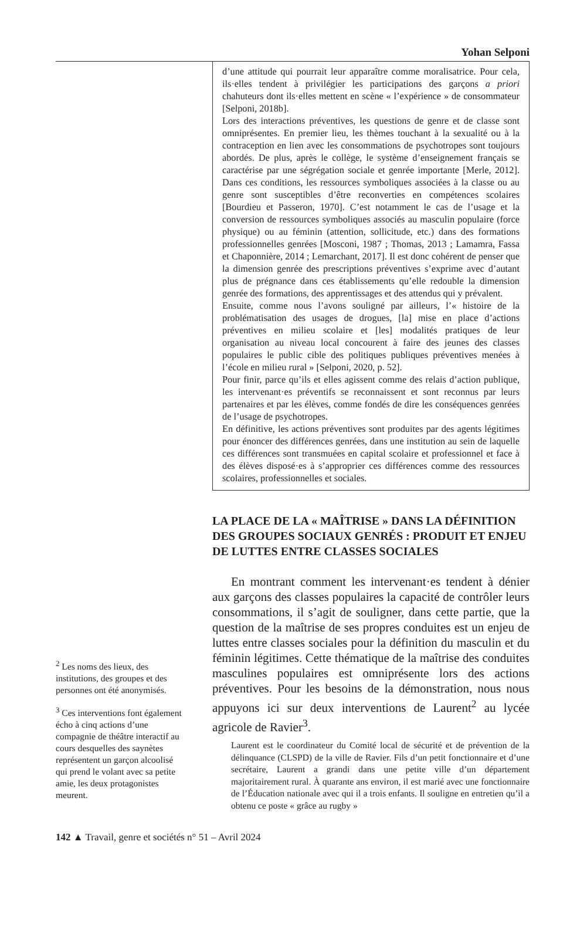Yohan Selponi
<sup>2</sup> Les noms des lieux, des institutions, des groupes et des personnes ont été anonymisés.
<sup>3</sup> Ces interventions font également écho à cinq actions d’une compagnie de théâtre interactif au cours desquelles des saynètes représentent un garçon alcoolisé qui prend le volant avec sa petite amie, les deux protagonistes meurent.
d’une attitude qui pourrait leur apparaître comme moralisatrice. Pour cela, ils·elles tendent à privilégier les participations des garçons a priori chahuteurs dont ils·elles mettent en scène « l’expérience » de consommateur [Selponi, 2018b].
Lors des interactions préventives, les questions de genre et de classe sont omniprésentes. En premier lieu, les thèmes touchant à la sexualité ou à la contraception en lien avec les consommations de psychotropes sont toujours abordés. De plus, après le collège, le système d’enseignement français se caractérise par une ségrégation sociale et genrée importante [Merle, 2012]. Dans ces conditions, les ressources symboliques associées à la classe ou au genre sont susceptibles d’être reconverties en compétences scolaires [Bourdieu et Passeron, 1970]. C’est notamment le cas de l’usage et la conversion de ressources symboliques associés au masculin populaire (force physique) ou au féminin (attention, sollicitude, etc.) dans des formations professionnelles genrées [Mosconi, 1987 ; Thomas, 2013 ; Lamamra, Fassa et Chaponnière, 2014 ; Lemarchant, 2017]. Il est donc cohérent de penser que la dimension genrée des prescriptions préventives s’exprime avec d’autant plus de prégnance dans ces établissements qu’elle redouble la dimension genrée des formations, des apprentissages et des attendus qui y prévalent.
Ensuite, comme nous l’avons souligné par ailleurs, l’« histoire de la problématisation des usages de drogues, [la] mise en place d’actions préventives en milieu scolaire et [les] modalités pratiques de leur organisation au niveau local concourent à faire des jeunes des classes populaires le public cible des politiques publiques préventives menées à l’école en milieu rural » [Selponi, 2020, p. 52].
Pour finir, parce qu’ils et elles agissent comme des relais d’action publique, les intervenant·es préventifs se reconnaissent et sont reconnus par leurs partenaires et par les élèves, comme fondés de dire les conséquences genrées de l’usage de psychotropes.
En définitive, les actions préventives sont produites par des agents légitimes pour énoncer des différences genrées, dans une institution au sein de laquelle ces différences sont transmuées en capital scolaire et professionnel et face à des élèves disposé·es à s’approprier ces différences comme des ressources scolaires, professionnelles et sociales.
LA PLACE DE LA « MAÎTRISE » DANS LA DÉFINITION DES GROUPES SOCIAUX GENRÉS : PRODUIT ET ENJEU DE LUTTES ENTRE CLASSES SOCIALES
En montrant comment les intervenant·es tendent à dénier aux garçons des classes populaires la capacité de contrôler leurs consommations, il s’agit de souligner, dans cette partie, que la question de la maîtrise de ses propres conduites est un enjeu de luttes entre classes sociales pour la définition du masculin et du féminin légitimes. Cette thématique de la maîtrise des conduites masculines populaires est omniprésente lors des actions préventives. Pour les besoins de la démonstration, nous nous appuyons ici sur deux interventions de Laurent<sup>2</sup> au lycée agricole de Ravier<sup>3</sup>.
Laurent est le coordinateur du Comité local de sécurité et de prévention de la délinquance (CLSPD) de la ville de Ravier. Fils d’un petit fonctionnaire et d’une secrétaire, Laurent a grandi dans une petite ville d’un département majoritairement rural. À quarante ans environ, il est marié avec une fonctionnaire de l’Éducation nationale avec qui il a trois enfants. Il souligne en entretien qu’il a obtenu ce poste « grâce au rugby »
142 ▲ Travail, genre et sociétés n° 51 – Avril 2024